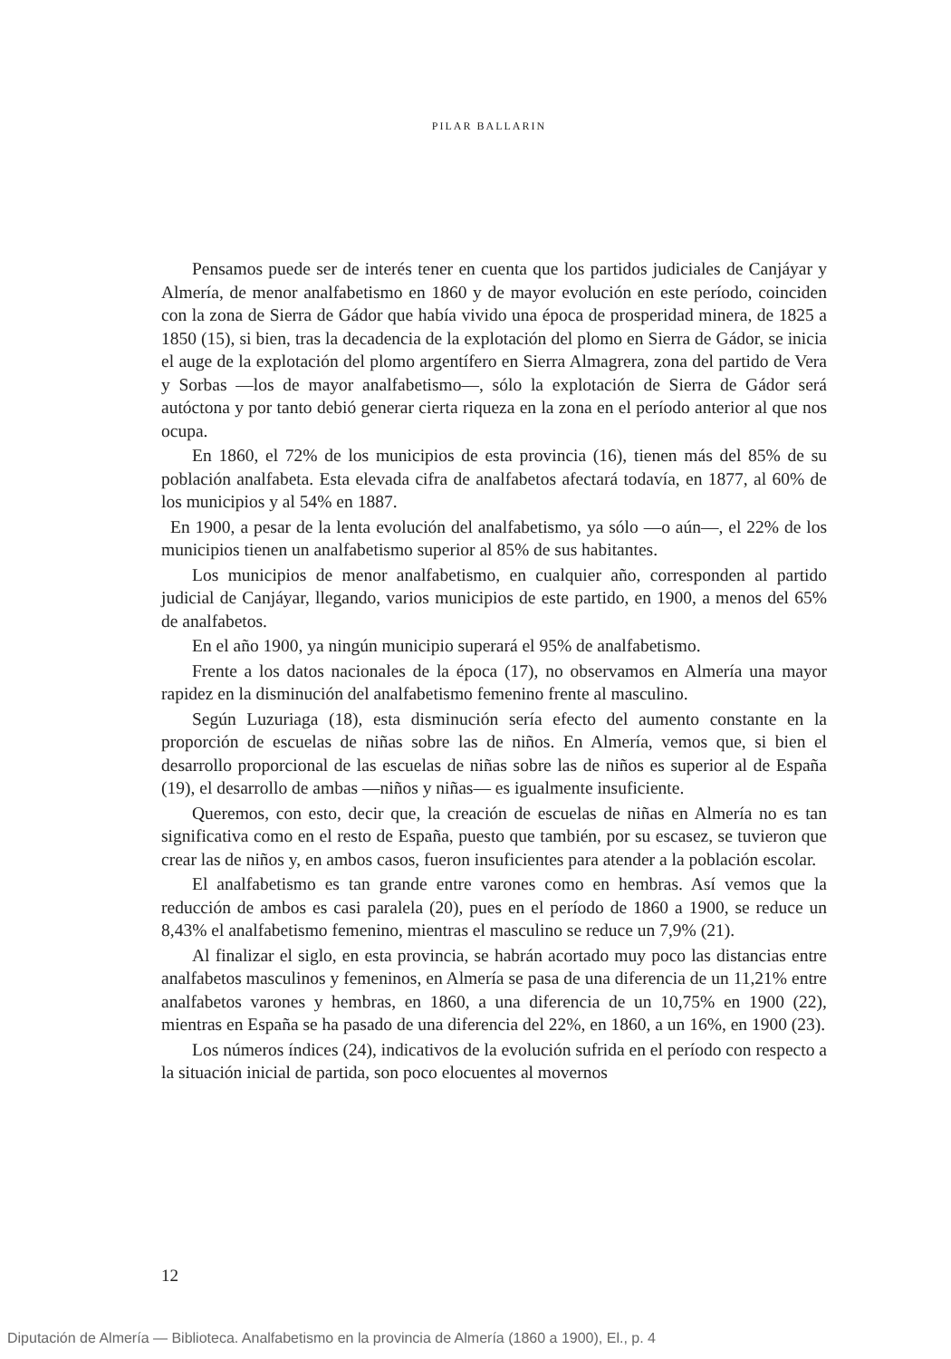PILAR BALLARIN
Pensamos puede ser de interés tener en cuenta que los partidos judiciales de Canjáyar y Almería, de menor analfabetismo en 1860 y de mayor evolución en este período, coinciden con la zona de Sierra de Gádor que había vivido una época de prosperidad minera, de 1825 a 1850 (15), si bien, tras la decadencia de la explotación del plomo en Sierra de Gádor, se inicia el auge de la explotación del plomo argentífero en Sierra Almagrera, zona del partido de Vera y Sorbas —los de mayor analfabetismo—, sólo la explotación de Sierra de Gádor será autóctona y por tanto debió generar cierta riqueza en la zona en el período anterior al que nos ocupa.
En 1860, el 72% de los municipios de esta provincia (16), tienen más del 85% de su población analfabeta. Esta elevada cifra de analfabetos afectará todavía, en 1877, al 60% de los municipios y al 54% en 1887.
En 1900, a pesar de la lenta evolución del analfabetismo, ya sólo —o aún—, el 22% de los municipios tienen un analfabetismo superior al 85% de sus habitantes.
Los municipios de menor analfabetismo, en cualquier año, corresponden al partido judicial de Canjáyar, llegando, varios municipios de este partido, en 1900, a menos del 65% de analfabetos.
En el año 1900, ya ningún municipio superará el 95% de analfabetismo.
Frente a los datos nacionales de la época (17), no observamos en Almería una mayor rapidez en la disminución del analfabetismo femenino frente al masculino.
Según Luzuriaga (18), esta disminución sería efecto del aumento constante en la proporción de escuelas de niñas sobre las de niños. En Almería, vemos que, si bien el desarrollo proporcional de las escuelas de niñas sobre las de niños es superior al de España (19), el desarrollo de ambas —niños y niñas— es igualmente insuficiente.
Queremos, con esto, decir que, la creación de escuelas de niñas en Almería no es tan significativa como en el resto de España, puesto que también, por su escasez, se tuvieron que crear las de niños y, en ambos casos, fueron insuficientes para atender a la población escolar.
El analfabetismo es tan grande entre varones como en hembras. Así vemos que la reducción de ambos es casi paralela (20), pues en el período de 1860 a 1900, se reduce un 8,43% el analfabetismo femenino, mientras el masculino se reduce un 7,9% (21).
Al finalizar el siglo, en esta provincia, se habrán acortado muy poco las distancias entre analfabetos masculinos y femeninos, en Almería se pasa de una diferencia de un 11,21% entre analfabetos varones y hembras, en 1860, a una diferencia de un 10,75% en 1900 (22), mientras en España se ha pasado de una diferencia del 22%, en 1860, a un 16%, en 1900 (23).
Los números índices (24), indicativos de la evolución sufrida en el período con respecto a la situación inicial de partida, son poco elocuentes al movernos
12
Diputación de Almería — Biblioteca. Analfabetismo en la provincia de Almería (1860 a 1900), El., p. 4